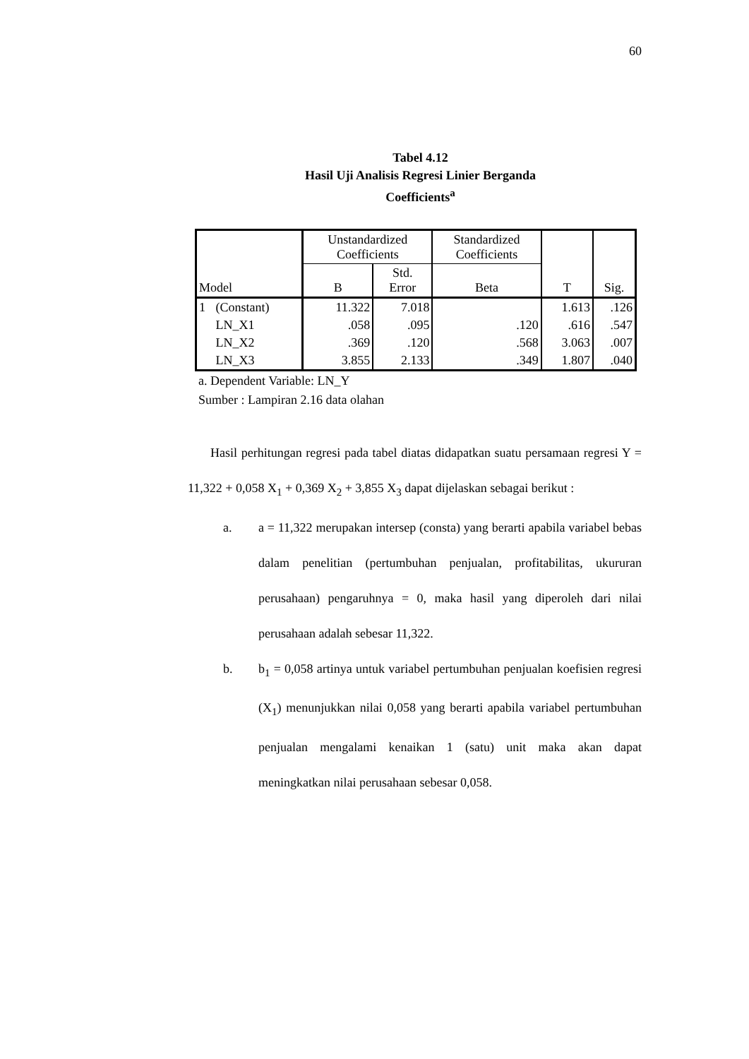60
Tabel 4.12
Hasil Uji Analisis Regresi Linier Berganda
Coefficients<sup>a</sup>
| Model | | Unstandardized Coefficients | | Standardized Coefficients | T | Sig. |
| --- | --- | --- | --- | --- | --- | --- |
| | | B | Std. Error | Beta | | |
| 1 | (Constant) | 11.322 | 7.018 | | 1.613 | .126 |
| | LN_X1 | .058 | .095 | .120 | .616 | .547 |
| | LN_X2 | .369 | .120 | .568 | 3.063 | .007 |
| | LN_X3 | 3.855 | 2.133 | .349 | 1.807 | .040 |
a. Dependent Variable: LN_Y
Sumber : Lampiran 2.16 data olahan
Hasil perhitungan regresi pada tabel diatas didapatkan suatu persamaan regresi Y = 11,322 + 0,058 X<sub>1</sub> + 0,369 X<sub>2</sub> + 3,855 X<sub>3</sub> dapat dijelaskan sebagai berikut :
a. a = 11,322 merupakan intersep (consta) yang berarti apabila variabel bebas dalam penelitian (pertumbuhan penjualan, profitabilitas, ukururan perusahaan) pengaruhnya = 0, maka hasil yang diperoleh dari nilai perusahaan adalah sebesar 11,322.
b. b<sub>1</sub> = 0,058 artinya untuk variabel pertumbuhan penjualan koefisien regresi (X<sub>1</sub>) menunjukkan nilai 0,058 yang berarti apabila variabel pertumbuhan penjualan mengalami kenaikan 1 (satu) unit maka akan dapat meningkatkan nilai perusahaan sebesar 0,058.